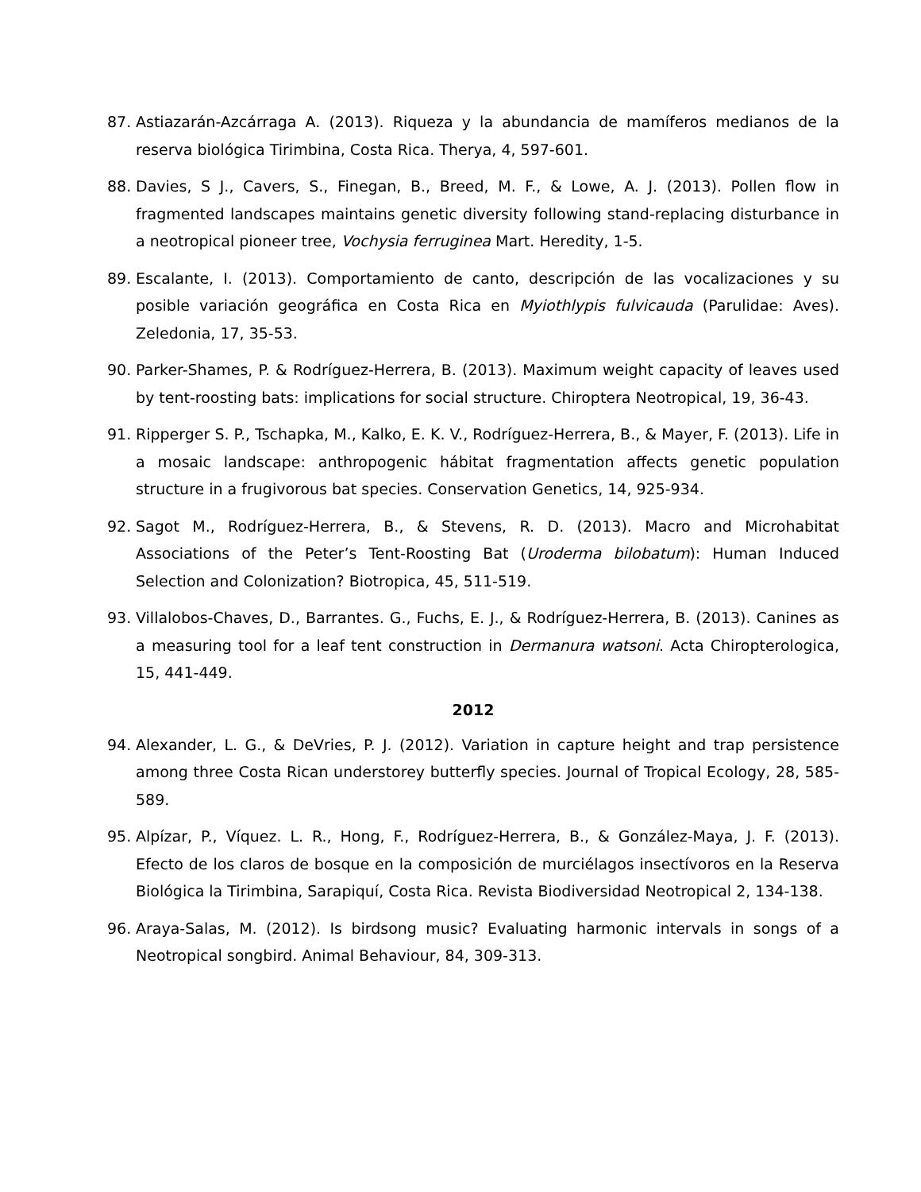87. Astiazarán-Azcárraga A. (2013). Riqueza y la abundancia de mamíferos medianos de la reserva biológica Tirimbina, Costa Rica. Therya, 4, 597-601.
88. Davies, S J., Cavers, S., Finegan, B., Breed, M. F., & Lowe, A. J. (2013). Pollen flow in fragmented landscapes maintains genetic diversity following stand-replacing disturbance in a neotropical pioneer tree, Vochysia ferruginea Mart. Heredity, 1-5.
89. Escalante, I. (2013). Comportamiento de canto, descripción de las vocalizaciones y su posible variación geográfica en Costa Rica en Myiothlypis fulvicauda (Parulidae: Aves). Zeledonia, 17, 35-53.
90. Parker-Shames, P. & Rodríguez-Herrera, B. (2013). Maximum weight capacity of leaves used by tent-roosting bats: implications for social structure. Chiroptera Neotropical, 19, 36-43.
91. Ripperger S. P., Tschapka, M., Kalko, E. K. V., Rodríguez-Herrera, B., & Mayer, F. (2013). Life in a mosaic landscape: anthropogenic hábitat fragmentation affects genetic population structure in a frugivorous bat species. Conservation Genetics, 14, 925-934.
92. Sagot M., Rodríguez-Herrera, B., & Stevens, R. D. (2013). Macro and Microhabitat Associations of the Peter’s Tent-Roosting Bat (Uroderma bilobatum): Human Induced Selection and Colonization? Biotropica, 45, 511-519.
93. Villalobos-Chaves, D., Barrantes. G., Fuchs, E. J., & Rodríguez-Herrera, B. (2013). Canines as a measuring tool for a leaf tent construction in Dermanura watsoni. Acta Chiropterologica, 15, 441-449.
2012
94. Alexander, L. G., & DeVries, P. J. (2012). Variation in capture height and trap persistence among three Costa Rican understorey butterfly species. Journal of Tropical Ecology, 28, 585-589.
95. Alpízar, P., Víquez. L. R., Hong, F., Rodríguez-Herrera, B., & González-Maya, J. F. (2013). Efecto de los claros de bosque en la composición de murciélagos insectívoros en la Reserva Biológica la Tirimbina, Sarapiquí, Costa Rica. Revista Biodiversidad Neotropical 2, 134-138.
96. Araya-Salas, M. (2012). Is birdsong music? Evaluating harmonic intervals in songs of a Neotropical songbird. Animal Behaviour, 84, 309-313.